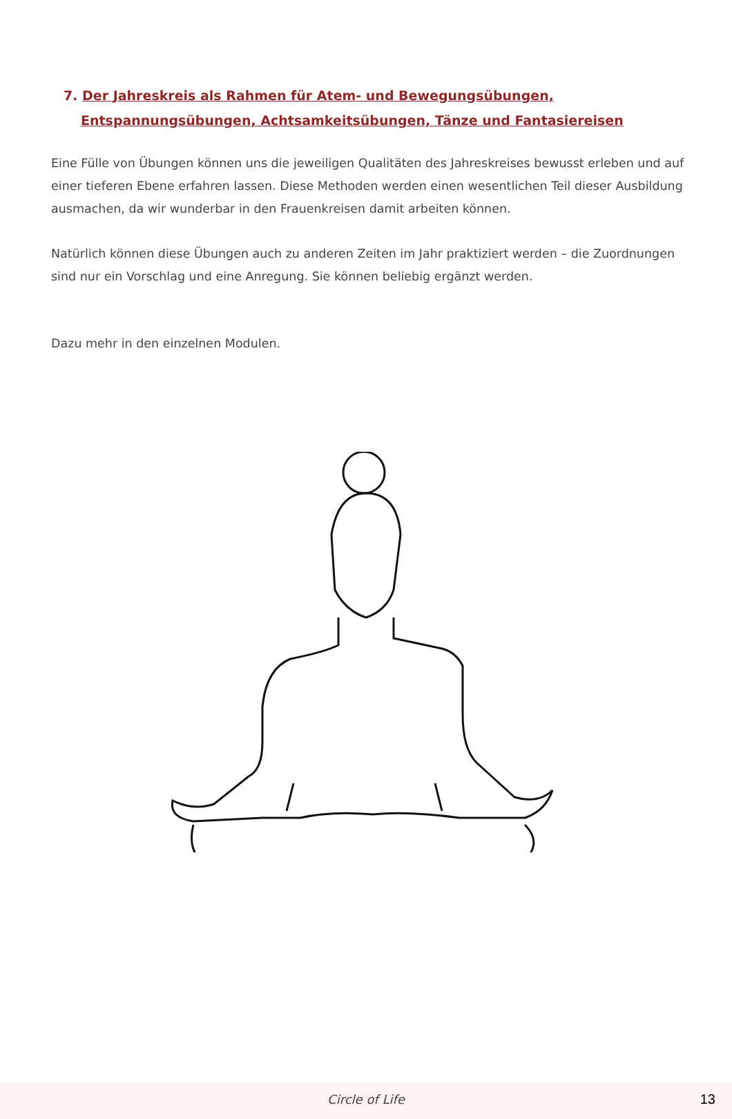7. Der Jahreskreis als Rahmen für Atem- und Bewegungsübungen, Entspannungsübungen, Achtsamkeitsübungen, Tänze und Fantasiereisen
Eine Fülle von Übungen können uns die jeweiligen Qualitäten des Jahreskreises bewusst erleben und auf einer tieferen Ebene erfahren lassen. Diese Methoden werden einen wesentlichen Teil dieser Ausbildung ausmachen, da wir wunderbar in den Frauenkreisen damit arbeiten können.
Natürlich können diese Übungen auch zu anderen Zeiten im Jahr praktiziert werden – die Zuordnungen sind nur ein Vorschlag und eine Anregung. Sie können beliebig ergänzt werden.
Dazu mehr in den einzelnen Modulen.
Circle of Life
13